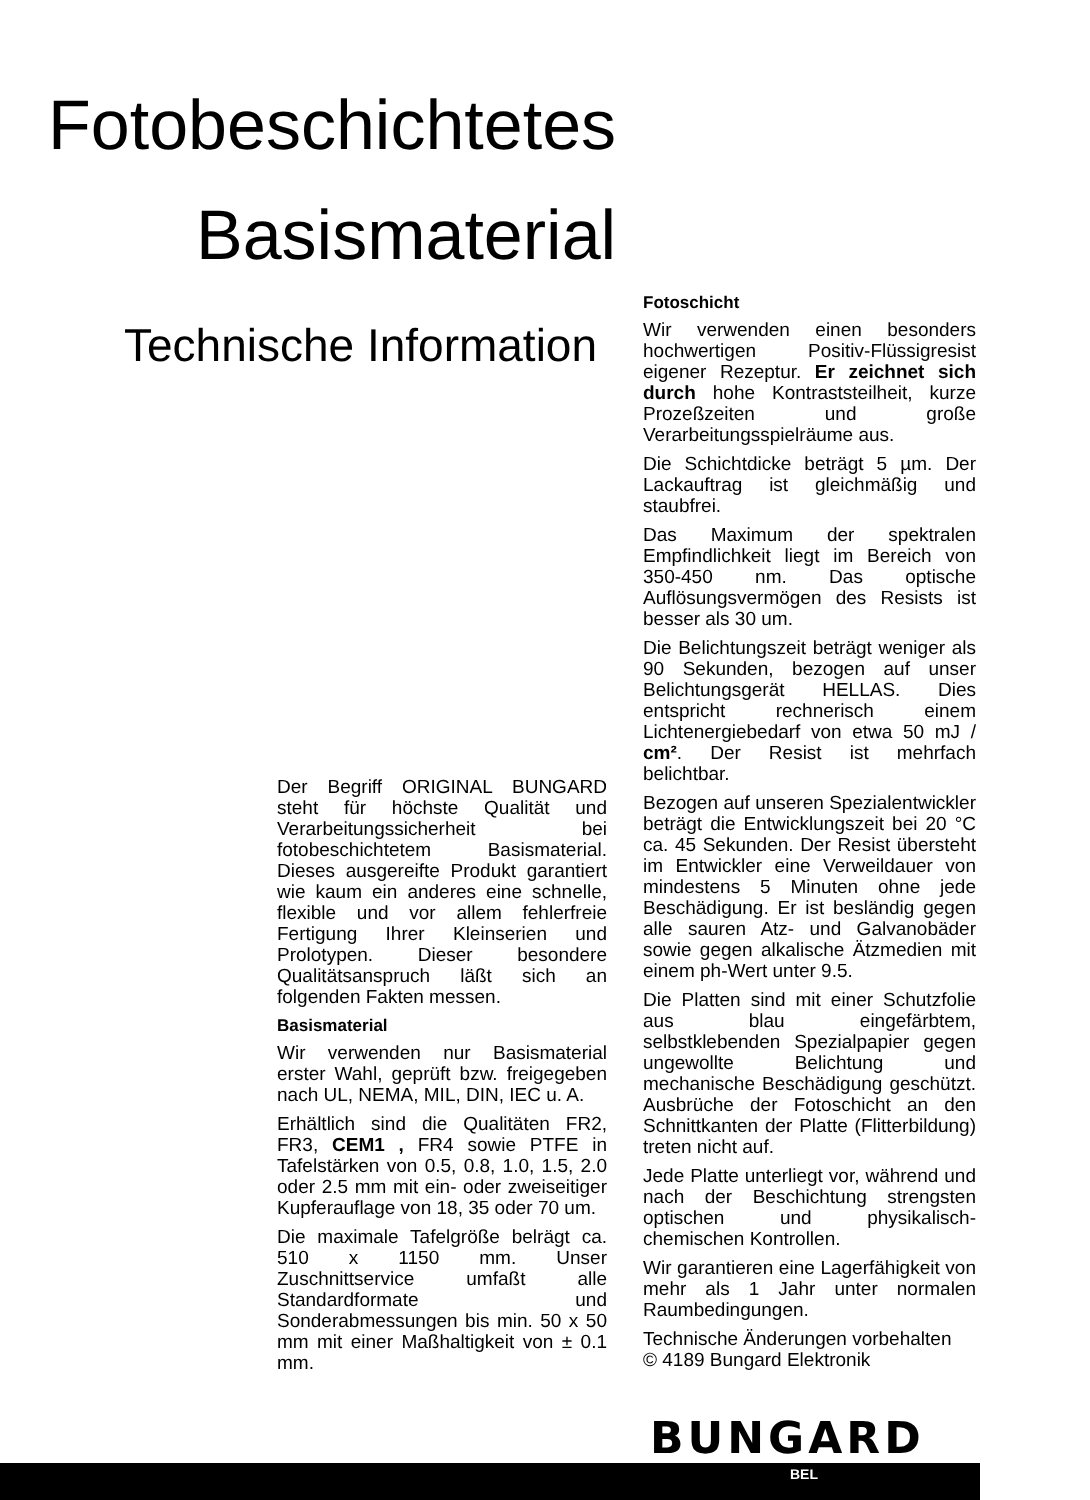Fotobeschichtetes
Basismaterial
Technische Information
Der Begriff ORIGINAL BUNGARD steht für höchste Qualität und Verarbeitungssicherheit bei fotobeschichtetem Basismaterial. Dieses ausgereifte Produkt garantiert wie kaum ein anderes eine schnelle, flexible und vor allem fehlerfreie Fertigung Ihrer Kleinserien und Prolotypen. Dieser besondere Qualitätsanspruch läßt sich an folgenden Fakten messen.
Basismaterial
Wir verwenden nur Basismaterial erster Wahl, geprüft bzw. freigegeben nach UL, NEMA, MIL, DIN, IEC u. A.
Erhältlich sind die Qualitäten FR2, FR3, CEM1 , FR4 sowie PTFE in Tafelstärken von 0.5, 0.8, 1.0, 1.5, 2.0 oder 2.5 mm mit ein- oder zweiseitiger Kupferauflage von 18, 35 oder 70 um.
Die maximale Tafelgröße belrägt ca. 510 x 1150 mm. Unser Zuschnittservice umfaßt alle Standardformate und Sonderabmessungen bis min. 50 x 50 mm mit einer Maßhaltigkeit von ± 0.1 mm.
Fotoschicht
Wir verwenden einen besonders hochwertigen Positiv-Flüssigresist eigener Rezeptur. Er zeichnet sich durch hohe Kontraststeilheit, kurze Prozeßzeiten und große Verarbeitungsspielräume aus.
Die Schichtdicke beträgt 5 µm. Der Lackauftrag ist gleichmäßig und staubfrei.
Das Maximum der spektralen Empfindlichkeit liegt im Bereich von 350-450 nm. Das optische Auflösungsvermögen des Resists ist besser als 30 um.
Die Belichtungszeit beträgt weniger als 90 Sekunden, bezogen auf unser Belichtungsgerät HELLAS. Dies entspricht rechnerisch einem Lichtenergiebedarf von etwa 50 mJ / cm². Der Resist ist mehrfach belichtbar.
Bezogen auf unseren Spezialentwickler beträgt die Entwicklungszeit bei 20 °C ca. 45 Sekunden. Der Resist übersteht im Entwickler eine Verweildauer von mindestens 5 Minuten ohne jede Beschädigung. Er ist besländig gegen alle sauren Atz- und Galvanobäder sowie gegen alkalische Ätzmedien mit einem ph-Wert unter 9.5.
Die Platten sind mit einer Schutzfolie aus blau eingefärbtem, selbstklebenden Spezialpapier gegen ungewollte Belichtung und mechanische Beschädigung geschützt. Ausbrüche der Fotoschicht an den Schnittkanten der Platte (Flitterbildung) treten nicht auf.
Jede Platte unterliegt vor, während und nach der Beschichtung strengsten optischen und physikalisch-chemischen Kontrollen.
Wir garantieren eine Lagerfähigkeit von mehr als 1 Jahr unter normalen Raumbedingungen.
Technische Änderungen vorbehalten
© 4189 Bungard Elektronik
BUNGARD
BEL